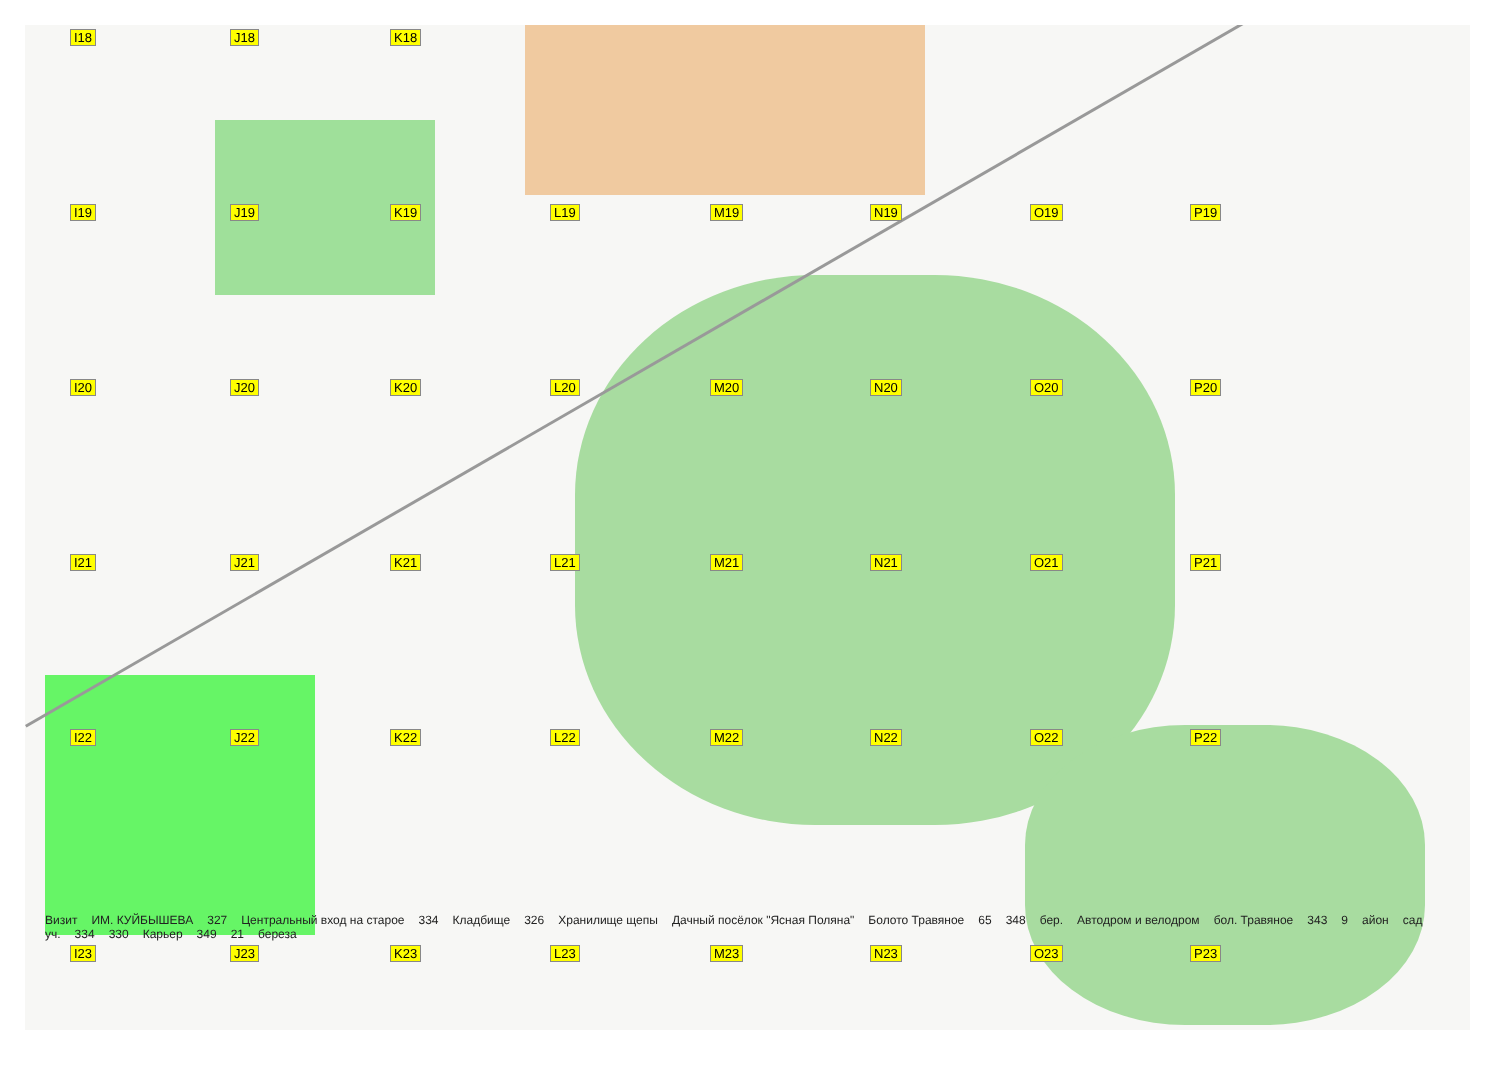I18
J18
K18
I19
J19
K19
L19
M19
N19
O19
P19
I20
J20
K20
L20
M20
N20
O20
P20
I21
J21
K21
L21
M21
N21
O21
P21
I22
J22
K22
L22
M22
N22
O22
P22
Визит ИМ. КУЙБЫШЕВА 327 Центральный вход на старое 334 Кладбище 326 Хранилище щепы Дачный посёлок "Ясная Поляна" Болото Травяное 65 348 бер. Автодром и велодром бол. Травяное 343 9 айон сад уч. 334 330 Карьер 349 21 береза
I23
J23
K23
L23
M23
N23
O23
P23